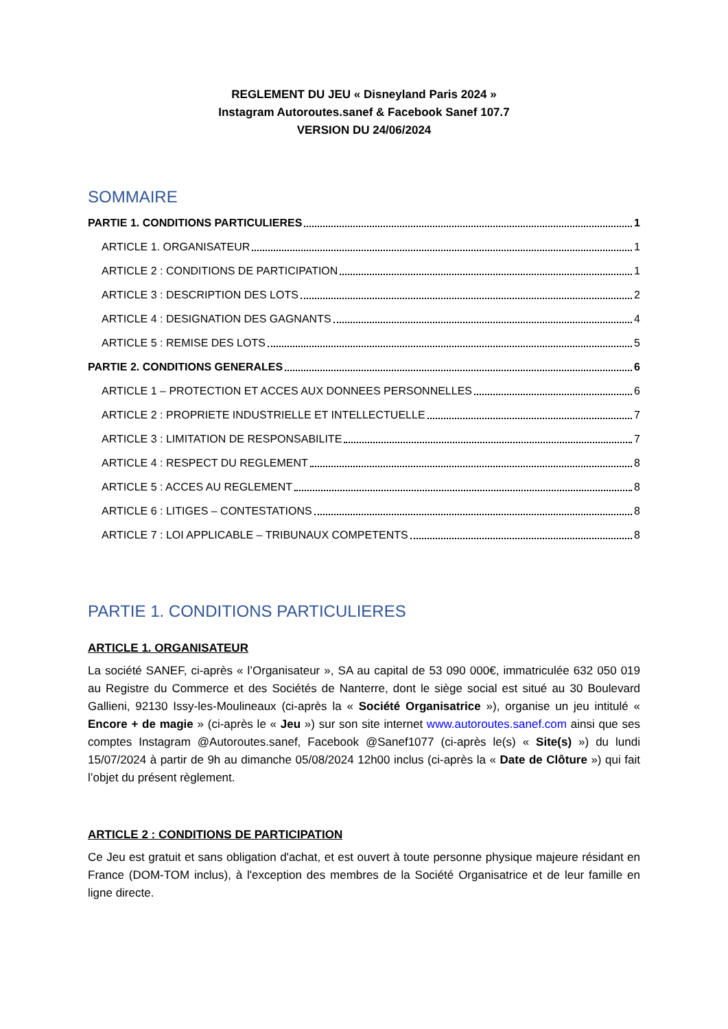REGLEMENT DU JEU « Disneyland Paris 2024 »
Instagram Autoroutes.sanef & Facebook Sanef 107.7
VERSION DU 24/06/2024
SOMMAIRE
PARTIE 1. CONDITIONS PARTICULIERES 1
ARTICLE 1. ORGANISATEUR 1
ARTICLE 2 : CONDITIONS DE PARTICIPATION 1
ARTICLE 3 : DESCRIPTION DES LOTS 2
ARTICLE 4 : DESIGNATION DES GAGNANTS 4
ARTICLE 5 : REMISE DES LOTS 5
PARTIE 2. CONDITIONS GENERALES 6
ARTICLE 1 – PROTECTION ET ACCES AUX DONNEES PERSONNELLES 6
ARTICLE 2 : PROPRIETE INDUSTRIELLE ET INTELLECTUELLE 7
ARTICLE 3 : LIMITATION DE RESPONSABILITE 7
ARTICLE 4 : RESPECT DU REGLEMENT 8
ARTICLE 5 : ACCES AU REGLEMENT 8
ARTICLE 6 : LITIGES – CONTESTATIONS 8
ARTICLE 7 : LOI APPLICABLE – TRIBUNAUX COMPETENTS 8
PARTIE 1. CONDITIONS PARTICULIERES
ARTICLE 1. ORGANISATEUR
La société SANEF, ci-après « l’Organisateur », SA au capital de 53 090 000€, immatriculée 632 050 019 au Registre du Commerce et des Sociétés de Nanterre, dont le siège social est situé au 30 Boulevard Gallieni, 92130 Issy-les-Moulineaux (ci-après la « Société Organisatrice »), organise un jeu intitulé « Encore + de magie » (ci-après le « Jeu ») sur son site internet www.autoroutes.sanef.com ainsi que ses comptes Instagram @Autoroutes.sanef, Facebook @Sanef1077 (ci-après le(s) « Site(s) ») du lundi 15/07/2024 à partir de 9h au dimanche 05/08/2024 12h00 inclus (ci-après la « Date de Clôture ») qui fait l’objet du présent règlement.
ARTICLE 2 : CONDITIONS DE PARTICIPATION
Ce Jeu est gratuit et sans obligation d'achat, et est ouvert à toute personne physique majeure résidant en France (DOM-TOM inclus), à l'exception des membres de la Société Organisatrice et de leur famille en ligne directe.